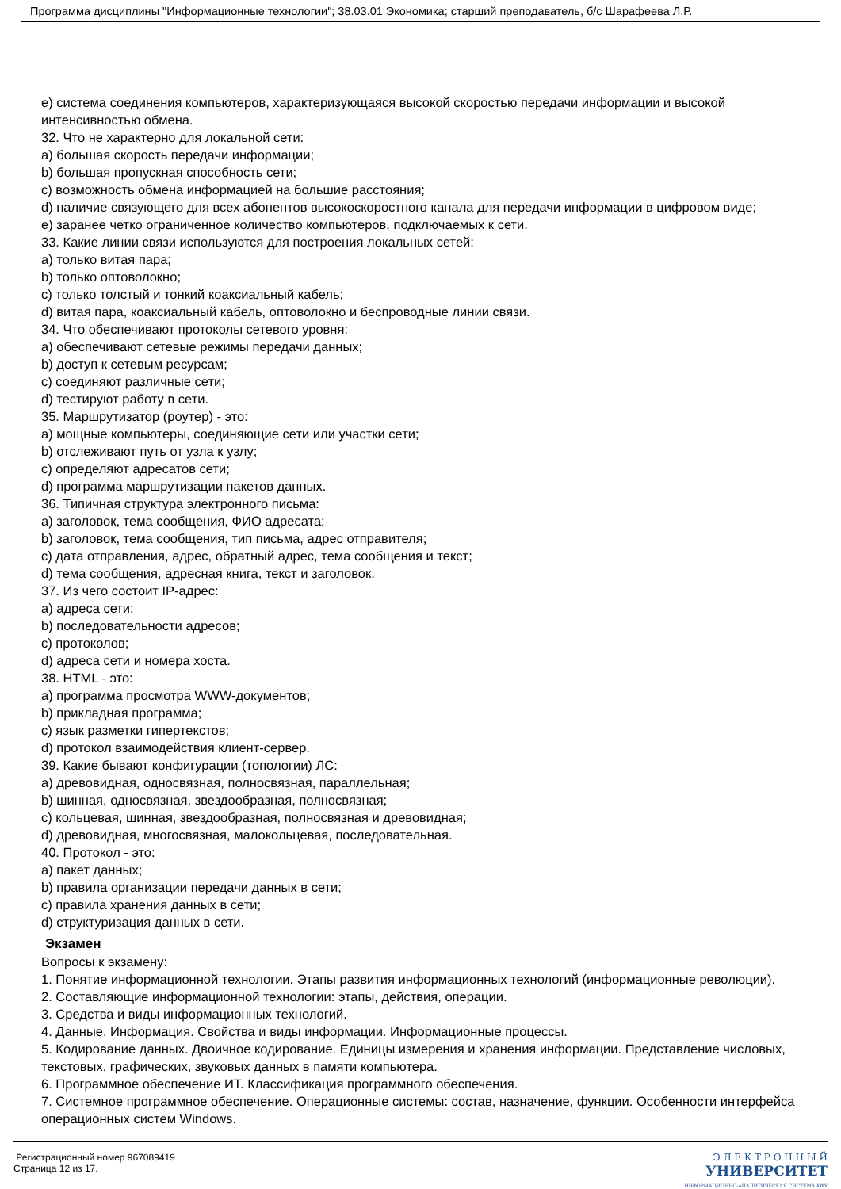Программа дисциплины "Информационные технологии"; 38.03.01 Экономика; старший преподаватель, б/с Шарафеева Л.Р.
e) система соединения компьютеров, характеризующаяся высокой скоростью передачи информации и высокой интенсивностью обмена.
32. Что не характерно для локальной сети:
a) большая скорость передачи информации;
b) большая пропускная способность сети;
c) возможность обмена информацией на большие расстояния;
d) наличие связующего для всех абонентов высокоскоростного канала для передачи информации в цифровом виде;
e) заранее четко ограниченное количество компьютеров, подключаемых к сети.
33. Какие линии связи используются для построения локальных сетей:
a) только витая пара;
b) только оптоволокно;
c) только толстый и тонкий коаксиальный кабель;
d) витая пара, коаксиальный кабель, оптоволокно и беспроводные линии связи.
34. Что обеспечивают протоколы сетевого уровня:
a) обеспечивают сетевые режимы передачи данных;
b) доступ к сетевым ресурсам;
c) соединяют различные сети;
d) тестируют работу в сети.
35. Маршрутизатор (роутер) - это:
a) мощные компьютеры, соединяющие сети или участки сети;
b) отслеживают путь от узла к узлу;
c) определяют адресатов сети;
d) программа маршрутизации пакетов данных.
36. Типичная структура электронного письма:
a) заголовок, тема сообщения, ФИО адресата;
b) заголовок, тема сообщения, тип письма, адрес отправителя;
c) дата отправления, адрес, обратный адрес, тема сообщения и текст;
d) тема сообщения, адресная книга, текст и заголовок.
37. Из чего состоит IP-адрес:
a) адреса сети;
b) последовательности адресов;
c) протоколов;
d) адреса сети и номера хоста.
38. HTML - это:
a) программа просмотра WWW-документов;
b) прикладная программа;
c) язык разметки гипертекстов;
d) протокол взаимодействия клиент-сервер.
39. Какие бывают конфигурации (топологии) ЛС:
a) древовидная, односвязная, полносвязная, параллельная;
b) шинная, односвязная, звездообразная, полносвязная;
c) кольцевая, шинная, звездообразная, полносвязная и древовидная;
d) древовидная, многосвязная, малокольцевая, последовательная.
40. Протокол - это:
a) пакет данных;
b) правила организации передачи данных в сети;
c) правила хранения данных в сети;
d) структуризация данных в сети.
Экзамен
Вопросы к экзамену:
1. Понятие информационной технологии. Этапы развития информационных технологий (информационные революции).
2. Составляющие информационной технологии: этапы, действия, операции.
3. Средства и виды информационных технологий.
4. Данные. Информация. Свойства и виды информации. Информационные процессы.
5. Кодирование данных. Двоичное кодирование. Единицы измерения и хранения информации. Представление числовых, текстовых, графических, звуковых данных в памяти компьютера.
6. Программное обеспечение ИТ. Классификация программного обеспечения.
7. Системное программное обеспечение. Операционные системы: состав, назначение, функции. Особенности интерфейса операционных систем Windows.
Регистрационный номер 967089419
Страница 12 из 17.
Э Л Е К Т Р О Н Н Ы Й
УНИВЕРСИТЕТ
ИНФОРМАЦИОННО-АНАЛИТИЧЕСКАЯ СИСТЕМА КФУ